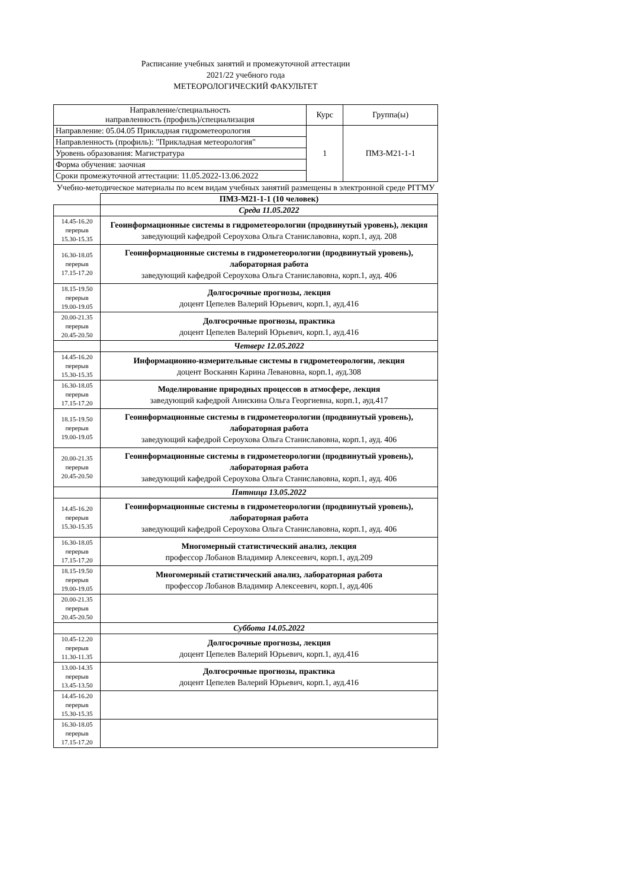Расписание учебных занятий и промежуточной аттестации
2021/22 учебного года
МЕТЕОРОЛОГИЧЕСКИЙ ФАКУЛЬТЕТ
| Направление/специальность направленность (профиль)/специализация | Курс | Группа(ы) |
| Направление: 05.04.05 Прикладная гидрометеорология | 1 | ПМЗ-М21-1-1 |
| Направленность (профиль): "Прикладная метеорология" | | |
| Уровень образования: Магистратура | | |
| Форма обучения: заочная | | |
| Сроки промежуточной аттестации: 11.05.2022-13.06.2022 | | |
Учебно-методическое материалы по всем видам учебных занятий размещены в электронной среде РГГМУ
| | ПМЗ-М21-1-1 (10 человек) |
| | Среда 11.05.2022 |
| 14.45-16.20 перерыв 15.30-15.35 | Геоинформационные системы в гидрометеорологии (продвинутый уровень), лекция заведующий кафедрой Сероухова Ольга Станиславовна, корп.1, ауд. 208 |
| 16.30-18.05 перерыв 17.15-17.20 | Геоинформационные системы в гидрометеорологии (продвинутый уровень), лабораторная работа заведующий кафедрой Сероухова Ольга Станиславовна, корп.1, ауд. 406 |
| 18.15-19.50 перерыв 19.00-19.05 | Долгосрочные прогнозы, лекция доцент Цепелев Валерий Юрьевич, корп.1, ауд.416 |
| 20.00-21.35 перерыв 20.45-20.50 | Долгосрочные прогнозы, практика доцент Цепелев Валерий Юрьевич, корп.1, ауд.416 |
| | Четверг 12.05.2022 |
| 14.45-16.20 перерыв 15.30-15.35 | Информационно-измерительные системы в гидрометеорологии, лекция доцент Восканян Карина Левановна, корп.1, ауд.308 |
| 16.30-18.05 перерыв 17.15-17.20 | Моделирование природных процессов в атмосфере, лекция заведующий кафедрой Анискина Ольга Георгиевна, корп.1, ауд.417 |
| 18.15-19.50 перерыв 19.00-19.05 | Геоинформационные системы в гидрометеорологии (продвинутый уровень), лабораторная работа заведующий кафедрой Сероухова Ольга Станиславовна, корп.1, ауд. 406 |
| 20.00-21.35 перерыв 20.45-20.50 | Геоинформационные системы в гидрометеорологии (продвинутый уровень), лабораторная работа заведующий кафедрой Сероухова Ольга Станиславовна, корп.1, ауд. 406 |
| | Пятница 13.05.2022 |
| 14.45-16.20 перерыв 15.30-15.35 | Геоинформационные системы в гидрометеорологии (продвинутый уровень), лабораторная работа заведующий кафедрой Сероухова Ольга Станиславовна, корп.1, ауд. 406 |
| 16.30-18.05 перерыв 17.15-17.20 | Многомерный статистический анализ, лекция профессор Лобанов Владимир Алексеевич, корп.1, ауд.209 |
| 18.15-19.50 перерыв 19.00-19.05 | Многомерный статистический анализ, лабораторная работа профессор Лобанов Владимир Алексеевич, корп.1, ауд.406 |
| 20.00-21.35 перерыв 20.45-20.50 | |
| | Суббота 14.05.2022 |
| 10.45-12.20 перерыв 11.30-11.35 | Долгосрочные прогнозы, лекция доцент Цепелев Валерий Юрьевич, корп.1, ауд.416 |
| 13.00-14.35 перерыв 13.45-13.50 | Долгосрочные прогнозы, практика доцент Цепелев Валерий Юрьевич, корп.1, ауд.416 |
| 14.45-16.20 перерыв 15.30-15.35 | |
| 16.30-18.05 перерыв 17.15-17.20 | |